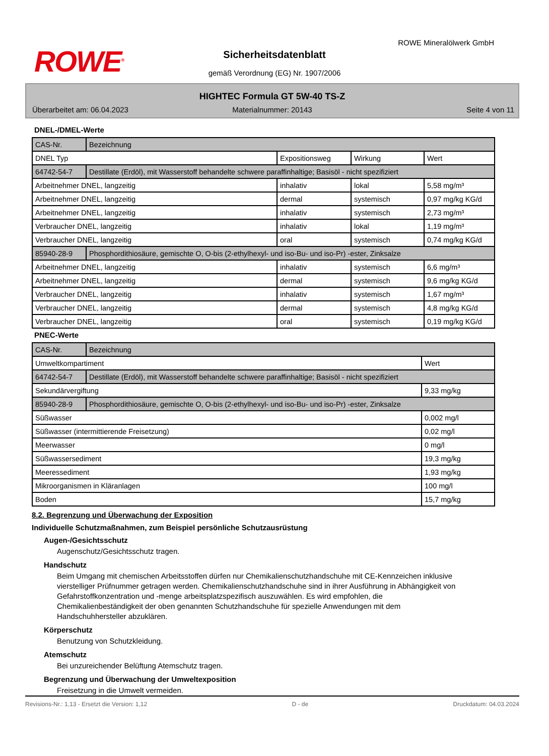ROWE<sup>®</sup>
ROWE Mineralölwerk GmbH
Sicherheitsdatenblatt
gemäß Verordnung (EG) Nr. 1907/2006
HIGHTEC Formula GT 5W-40 TS-Z
Überarbeitet am: 06.04.2023 Materialnummer: 20143 Seite 4 von 11
DNEL-/DMEL-Werte
| CAS-Nr. | Bezeichnung | | | |
| DNEL Typ | | Expositionsweg | Wirkung | Wert |
| 64742-54-7 | Destillate (Erdöl), mit Wasserstoff behandelte schwere paraffinhaltige; Basisöl - nicht spezifiziert | | | |
| Arbeitnehmer DNEL, langzeitig | | inhalativ | lokal | 5,58 mg/m³ |
| Arbeitnehmer DNEL, langzeitig | | dermal | systemisch | 0,97 mg/kg KG/d |
| Arbeitnehmer DNEL, langzeitig | | inhalativ | systemisch | 2,73 mg/m³ |
| Verbraucher DNEL, langzeitig | | inhalativ | lokal | 1,19 mg/m³ |
| Verbraucher DNEL, langzeitig | | oral | systemisch | 0,74 mg/kg KG/d |
| 85940-28-9 | Phosphordithiosäure, gemischte O, O-bis (2-ethylhexyl- und iso-Bu- und iso-Pr) -ester, Zinksalze | | | |
| Arbeitnehmer DNEL, langzeitig | | inhalativ | systemisch | 6,6 mg/m³ |
| Arbeitnehmer DNEL, langzeitig | | dermal | systemisch | 9,6 mg/kg KG/d |
| Verbraucher DNEL, langzeitig | | inhalativ | systemisch | 1,67 mg/m³ |
| Verbraucher DNEL, langzeitig | | dermal | systemisch | 4,8 mg/kg KG/d |
| Verbraucher DNEL, langzeitig | | oral | systemisch | 0,19 mg/kg KG/d |
PNEC-Werte
| CAS-Nr. | Bezeichnung | |
| Umweltkompartiment | | Wert |
| 64742-54-7 | Destillate (Erdöl), mit Wasserstoff behandelte schwere paraffinhaltige; Basisöl - nicht spezifiziert | |
| Sekundärvergiftung | | 9,33 mg/kg |
| 85940-28-9 | Phosphordithiosäure, gemischte O, O-bis (2-ethylhexyl- und iso-Bu- und iso-Pr) -ester, Zinksalze | |
| Süßwasser | | 0,002 mg/l |
| Süßwasser (intermittierende Freisetzung) | | 0,02 mg/l |
| Meerwasser | | 0 mg/l |
| Süßwassersediment | | 19,3 mg/kg |
| Meeressediment | | 1,93 mg/kg |
| Mikroorganismen in Kläranlagen | | 100 mg/l |
| Boden | | 15,7 mg/kg |
8.2. Begrenzung und Überwachung der Exposition
Individuelle Schutzmaßnahmen, zum Beispiel persönliche Schutzausrüstung
Augen-/Gesichtsschutz
Augenschutz/Gesichtsschutz tragen.
Handschutz
Beim Umgang mit chemischen Arbeitsstoffen dürfen nur Chemikalienschutzhandschuhe mit CE-Kennzeichen inklusive vierstelliger Prüfnummer getragen werden. Chemikalienschutzhandschuhe sind in ihrer Ausführung in Abhängigkeit von Gefahrstoffkonzentration und -menge arbeitsplatzspezifisch auszuwählen. Es wird empfohlen, die Chemikalienbeständigkeit der oben genannten Schutzhandschuhe für spezielle Anwendungen mit dem Handschuhhersteller abzuklären.
Körperschutz
Benutzung von Schutzkleidung.
Atemschutz
Bei unzureichender Belüftung Atemschutz tragen.
Begrenzung und Überwachung der Umweltexposition
Freisetzung in die Umwelt vermeiden.
Revisions-Nr.: 1,13 - Ersetzt die Version: 1,12 D - de Druckdatum: 04.03.2024